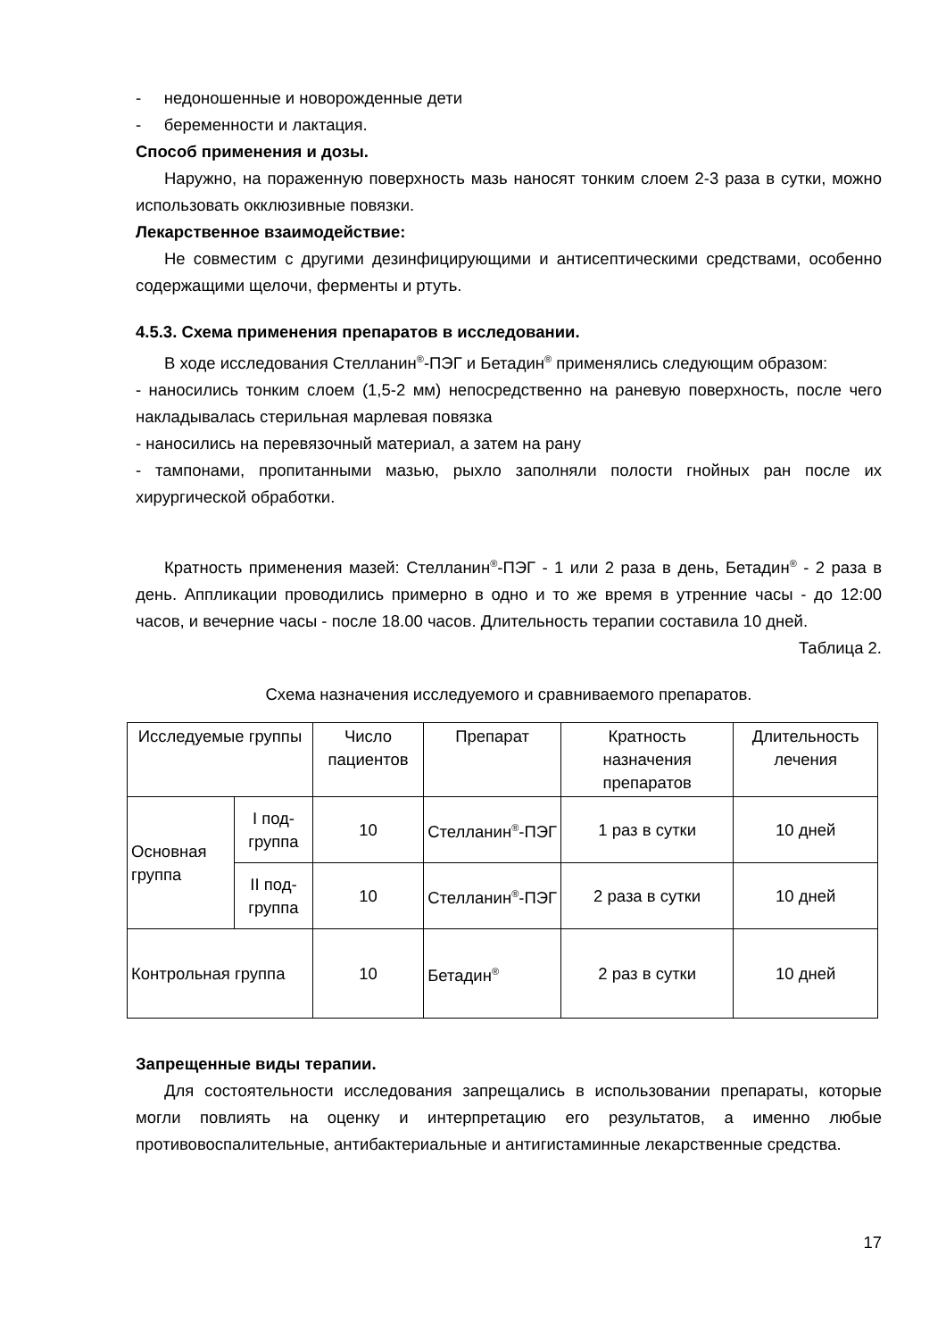- недоношенные и новорожденные дети
- беременности и лактация.
Способ применения и дозы.
Наружно, на пораженную поверхность мазь наносят тонким слоем 2-3 раза в сутки, можно использовать окклюзивные повязки.
Лекарственное взаимодействие:
Не совместим с другими дезинфицирующими и антисептическими средствами, особенно содержащими щелочи, ферменты и ртуть.
4.5.3. Схема применения препаратов в исследовании.
В ходе исследования Стелланин<sup>®</sup>-ПЭГ и Бетадин<sup>®</sup> применялись следующим образом:
- наносились тонким слоем (1,5-2 мм) непосредственно на раневую поверхность, после чего накладывалась стерильная марлевая повязка
- наносились на перевязочный материал, а затем на рану
- тампонами, пропитанными мазью, рыхло заполняли полости гнойных ран после их хирургической обработки.
Кратность применения мазей: Стелланин<sup>®</sup>-ПЭГ - 1 или 2 раза в день, Бетадин<sup>®</sup> - 2 раза в день. Аппликации проводились примерно в одно и то же время в утренние часы - до 12:00 часов, и вечерние часы - после 18.00 часов. Длительность терапии составила 10 дней.
Таблица 2.
Схема назначения исследуемого и сравниваемого препаратов.
| Исследуемые группы | | Число пациентов | Препарат | Кратность назначения препаратов | Длительность лечения |
| Основная группа | I под-группа | 10 | Стелланин<sup>®</sup>-ПЭГ | 1 раз в сутки | 10 дней |
| | II под-группа | 10 | Стелланин<sup>®</sup>-ПЭГ | 2 раза в сутки | 10 дней |
| Контрольная группа | | 10 | Бетадин<sup>®</sup> | 2 раз в сутки | 10 дней |
Запрещенные виды терапии.
Для состоятельности исследования запрещались в использовании препараты, которые могли повлиять на оценку и интерпретацию его результатов, а именно любые противовоспалительные, антибактериальные и антигистаминные лекарственные средства.
17